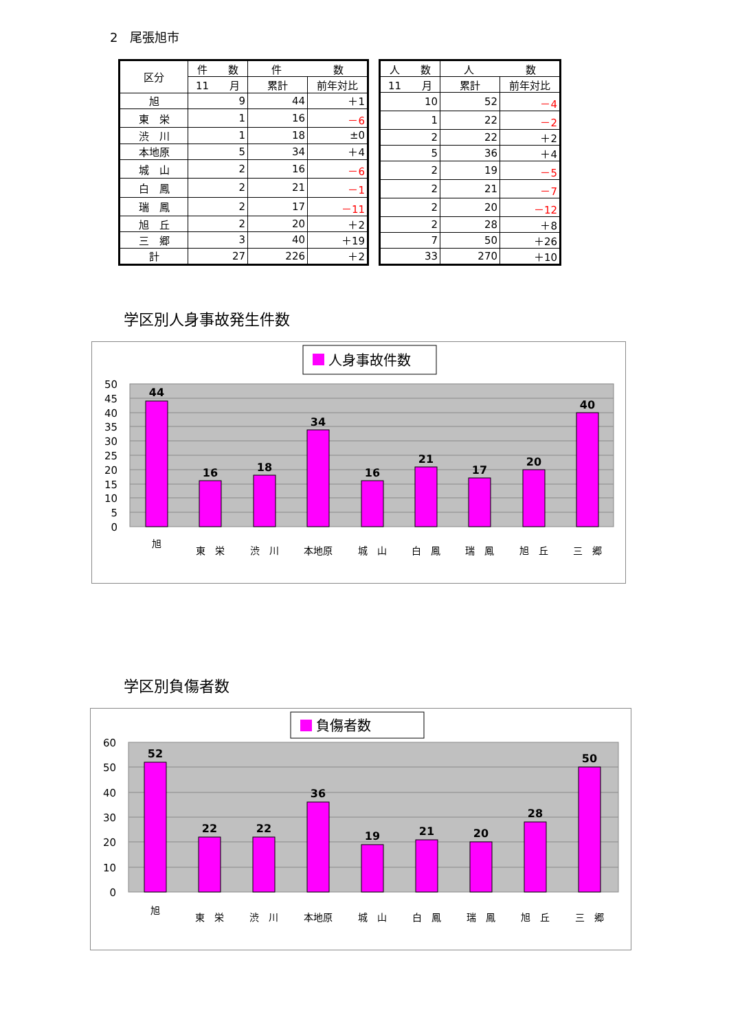2　尾張旭市
| 区分 | 件 数 | 件 数 | |
| --- | --- | --- | --- |
| | 11 月 | 累計 | 前年対比 |
| 旭 | 9 | 44 | ＋1 |
| 東 栄 | 1 | 16 | －6 |
| 渋 川 | 1 | 18 | ±0 |
| 本地原 | 5 | 34 | ＋4 |
| 城 山 | 2 | 16 | －6 |
| 白 鳳 | 2 | 21 | －1 |
| 瑞 鳳 | 2 | 17 | －11 |
| 旭 丘 | 2 | 20 | ＋2 |
| 三 郷 | 3 | 40 | ＋19 |
| 計 | 27 | 226 | ＋2 |
| 人 数 | 人 数 | |
| --- | --- | --- |
| 11 月 | 累計 | 前年対比 |
| 10 | 52 | －4 |
| 1 | 22 | －2 |
| 2 | 22 | ＋2 |
| 5 | 36 | ＋4 |
| 2 | 19 | －5 |
| 2 | 21 | －7 |
| 2 | 20 | －12 |
| 2 | 28 | ＋8 |
| 7 | 50 | ＋26 |
| 33 | 270 | ＋10 |
学区別人身事故発生件数
人身事故件数
50
45
40
35
30
25
20
15
10
5
0
44
16
18
34
16
21
17
20
40
旭
東　栄
渋　川
本地原
城　山
白　鳳
瑞　鳳
旭　丘
三　郷
学区別負傷者数
負傷者数
60
50
40
30
20
10
0
52
22
22
36
19
21
20
28
50
旭
東　栄
渋　川
本地原
城　山
白　鳳
瑞　鳳
旭　丘
三　郷